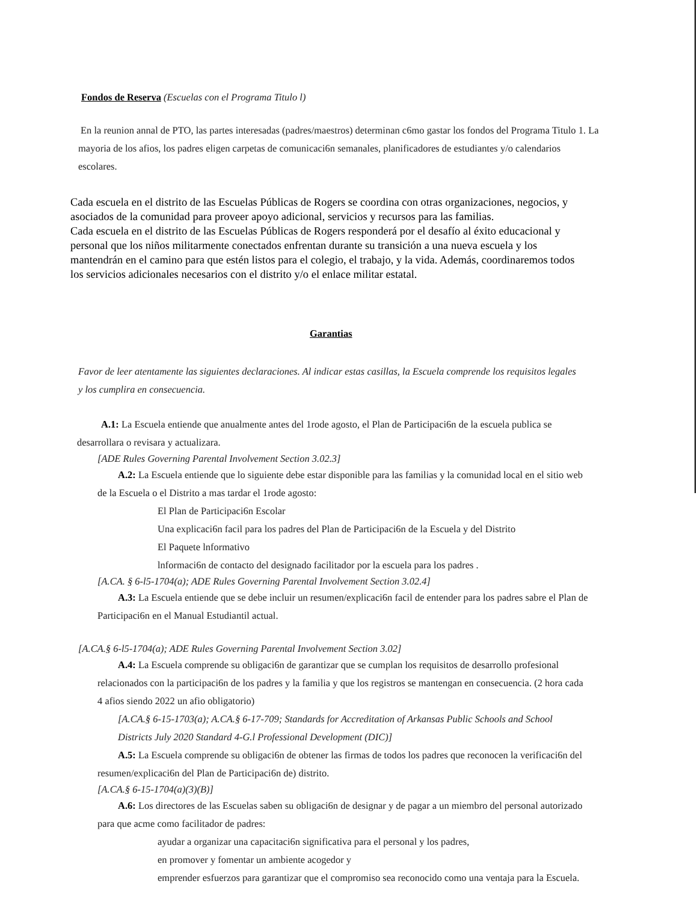Fondos de Reserva (Escuelas con el Programa Titulo l)
En la reunion annal de PTO, las partes interesadas (padres/maestros) determinan c6mo gastar los fondos del Programa Titulo 1. La mayoria de los afios, los padres eligen carpetas de comunicaci6n semanales, planificadores de estudiantes y/o calendarios escolares.
Cada escuela en el distrito de las Escuelas Públicas de Rogers se coordina con otras organizaciones, negocios, y asociados de la comunidad para proveer apoyo adicional, servicios y recursos para las familias.
Cada escuela en el distrito de las Escuelas Públicas de Rogers responderá por el desafío al éxito educacional y personal que los niños militarmente conectados enfrentan durante su transición a una nueva escuela y los mantendrán en el camino para que estén listos para el colegio, el trabajo, y la vida. Además, coordinaremos todos los servicios adicionales necesarios con el distrito y/o el enlace militar estatal.
Garantias
Favor de leer atentamente las siguientes declaraciones. Al indicar estas casillas, la Escuela comprende los requisitos legales y los cumplira en consecuencia.
A.1: La Escuela entiende que anualmente antes del 1rode agosto, el Plan de Participaci6n de la escuela publica se desarrollara o revisara y actualizara.
[ADE Rules Governing Parental Involvement Section 3.02.3]
A.2: La Escuela entiende que lo siguiente debe estar disponible para las familias y la comunidad local en el sitio web de la Escuela o el Distrito a mas tardar el 1rode agosto:
El Plan de Participaci6n Escolar
Una explicaci6n facil para los padres del Plan de Participaci6n de la Escuela y del Distrito
El Paquete lnformativo
lnformaci6n de contacto del designado facilitador por la escuela para los padres .
[A.CA. § 6-l5-1704(a); ADE Rules Governing Parental Involvement Section 3.02.4]
A.3: La Escuela entiende que se debe incluir un resumen/explicaci6n facil de entender para los padres sabre el Plan de Participaci6n en el Manual Estudiantil actual.
[A.CA.§ 6-l5-1704(a); ADE Rules Governing Parental Involvement Section 3.02]
A.4: La Escuela comprende su obligaci6n de garantizar que se cumplan los requisitos de desarrollo profesional relacionados con la participaci6n de los padres y la familia y que los registros se mantengan en consecuencia. (2 hora cada 4 afios siendo 2022 un afio obligatorio)
[A.CA.§ 6-15-1703(a); A.CA.§ 6-17-709; Standards for Accreditation of Arkansas Public Schools and School Districts July 2020 Standard 4-G.l Professional Development (DIC)]
A.5: La Escuela comprende su obligaci6n de obtener las firmas de todos los padres que reconocen la verificaci6n del resumen/explicaci6n del Plan de Participaci6n de) distrito.
[A.CA.§ 6-15-1704(a)(3)(B)]
A.6: Los directores de las Escuelas saben su obligaci6n de designar y de pagar a un miembro del personal autorizado para que acme como facilitador de padres:
ayudar a organizar una capacitaci6n significativa para el personal y los padres,
en promover y fomentar un ambiente acogedor y
emprender esfuerzos para garantizar que el compromiso sea reconocido como una ventaja para la Escuela.